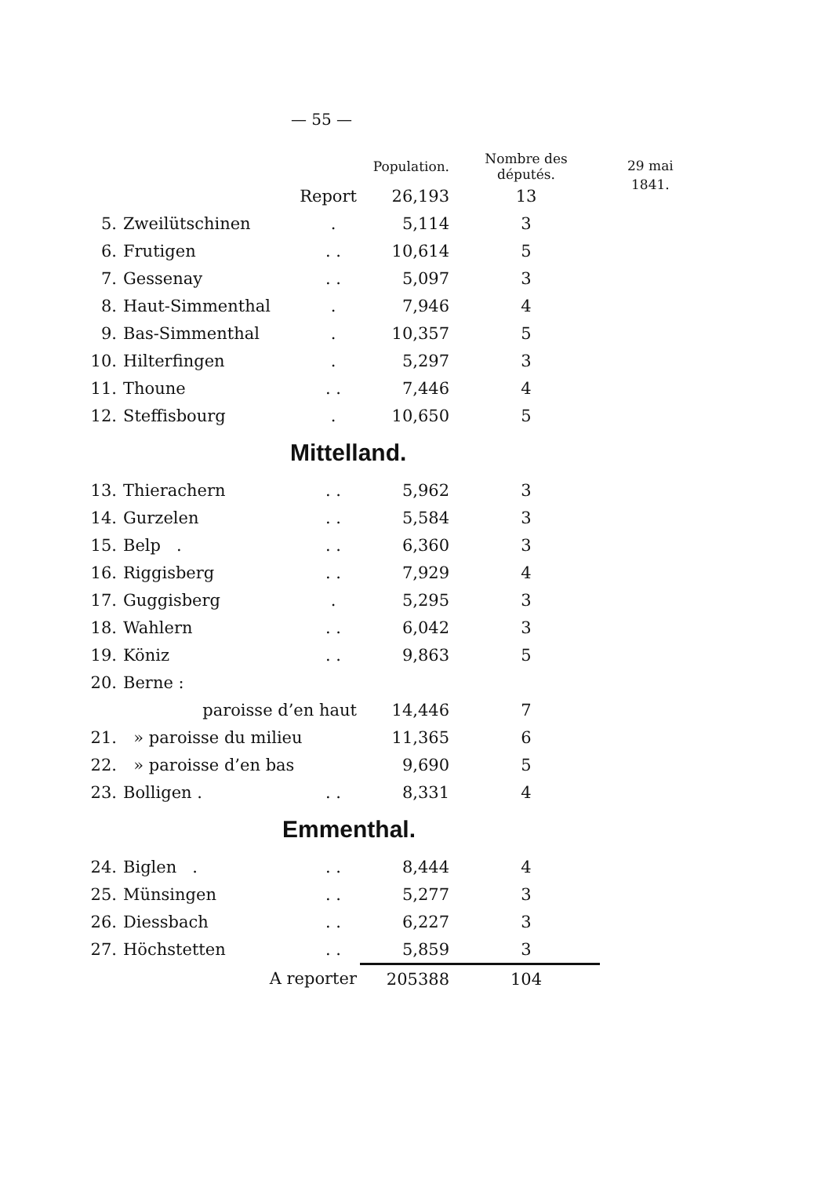— 55 —
29 mai
1841.
| | | | Population. | Nombre des députés. |
| --- | --- | --- | --- | --- |
| | Report | | 26,193 | 13 |
| 5. | Zweilütschinen | . | 5,114 | 3 |
| 6. | Frutigen | . . | 10,614 | 5 |
| 7. | Gessenay | . . | 5,097 | 3 |
| 8. | Haut-Simmenthal | . | 7,946 | 4 |
| 9. | Bas-Simmenthal | . | 10,357 | 5 |
| 10. | Hilterfingen | . | 5,297 | 3 |
| 11. | Thoune | . . | 7,446 | 4 |
| 12. | Steffisbourg | . | 10,650 | 5 |
| Mittelland. | | | | |
| 13. | Thierachern | . . | 5,962 | 3 |
| 14. | Gurzelen | . . | 5,584 | 3 |
| 15. | Belp . | . . | 6,360 | 3 |
| 16. | Riggisberg | . . | 7,929 | 4 |
| 17. | Guggisberg | . | 5,295 | 3 |
| 18. | Wahlern | . . | 6,042 | 3 |
| 19. | Köniz | . . | 9,863 | 5 |
| 20. | Berne : | | | |
| | paroisse d’en haut | | 14,446 | 7 |
| 21. | » paroisse du milieu | | 11,365 | 6 |
| 22. | » paroisse d’en bas | | 9,690 | 5 |
| 23. | Bolligen . | . . | 8,331 | 4 |
| Emmenthal. | | | | |
| 24. | Biglen . | . . | 8,444 | 4 |
| 25. | Münsingen | . . | 5,277 | 3 |
| 26. | Diessbach | . . | 6,227 | 3 |
| 27. | Höchstetten | . . | 5,859 | 3 |
| | A reporter | | 205388 | 104 |